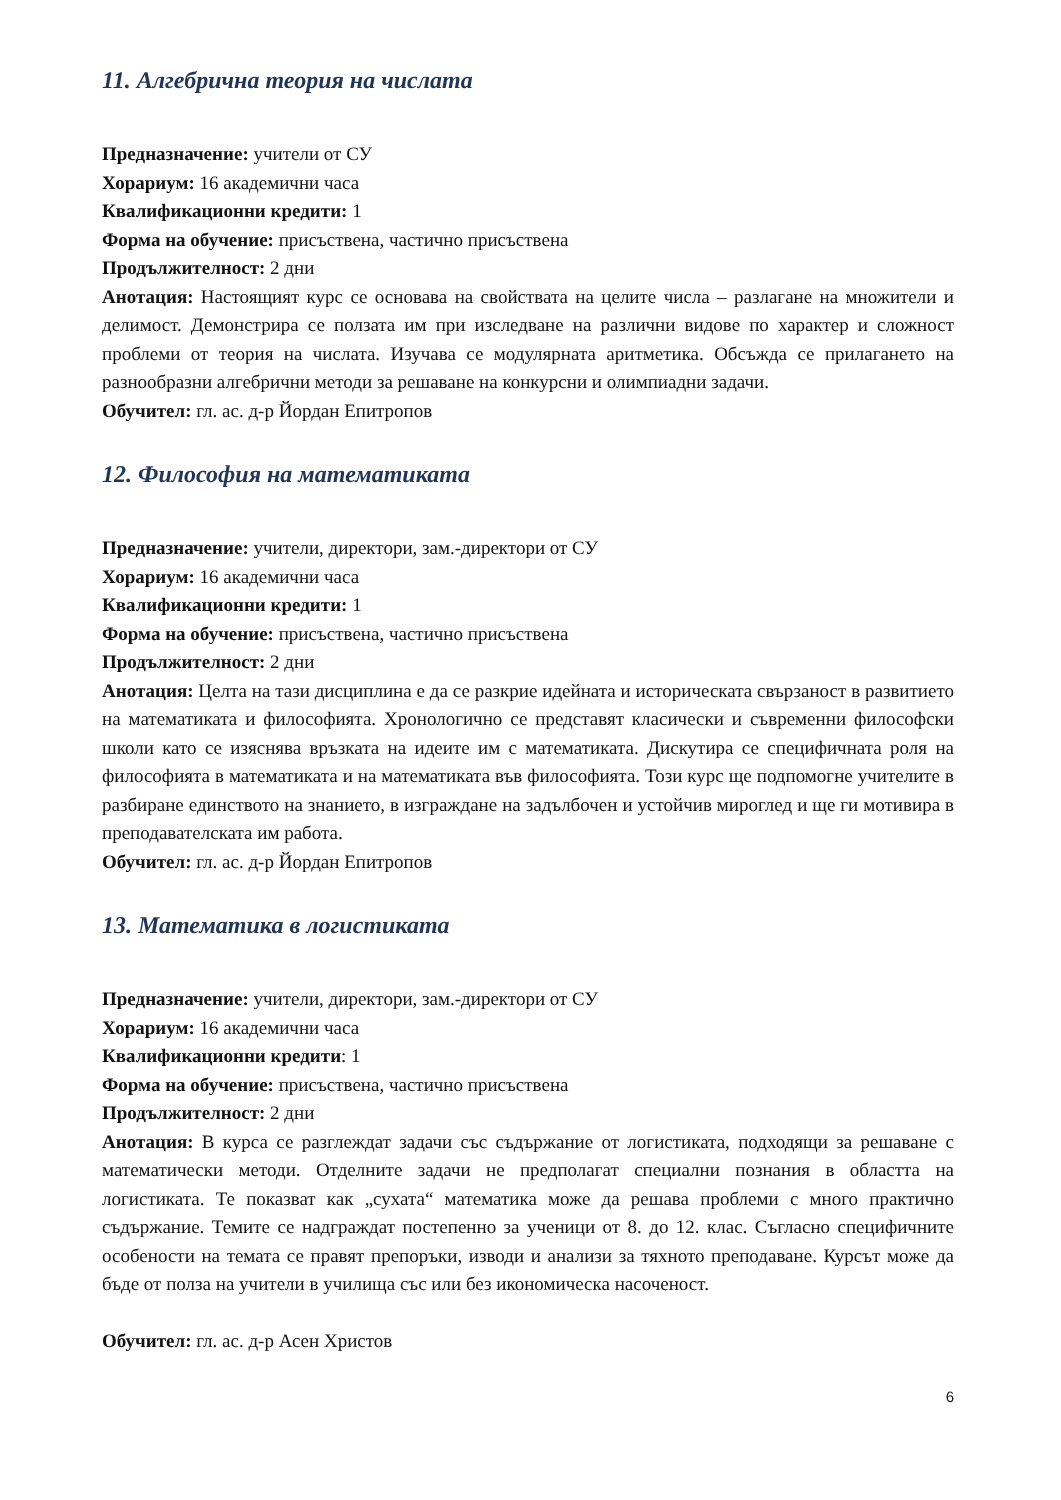11. Алгебрична теория на числата
Предназначение: учители от СУ
Хорариум: 16 академични часа
Квалификационни кредити: 1
Форма на обучение: присъствена, частично присъствена
Продължителност: 2 дни
Анотация: Настоящият курс се основава на свойствата на целите числа – разлагане на множители и делимост. Демонстрира се ползата им при изследване на различни видове по характер и сложност проблеми от теория на числата. Изучава се модулярната аритметика. Обсъжда се прилагането на разнообразни алгебрични методи за решаване на конкурсни и олимпиадни задачи.
Обучител: гл. ас. д-р Йордан Епитропов
12. Философия на математиката
Предназначение: учители, директори, зам.-директори от СУ
Хорариум: 16 академични часа
Квалификационни кредити: 1
Форма на обучение: присъствена, частично присъствена
Продължителност: 2 дни
Анотация: Целта на тази дисциплина е да се разкрие идейната и историческата свързаност в развитието на математиката и философията. Хронологично се представят класически и съвременни философски школи като се изяснява връзката на идеите им с математиката. Дискутира се специфичната роля на философията в математиката и на математиката във философията. Този курс ще подпомогне учителите в разбиране единството на знанието, в изграждане на задълбочен и устойчив мироглед и ще ги мотивира в преподавателската им работа.
Обучител: гл. ас. д-р Йордан Епитропов
13. Математика в логистиката
Предназначение: учители, директори, зам.-директори от СУ
Хорариум: 16 академични часа
Квалификационни кредити: 1
Форма на обучение: присъствена, частично присъствена
Продължителност: 2 дни
Анотация: В курса се разглеждат задачи със съдържание от логистиката, подходящи за решаване с математически методи. Отделните задачи не предполагат специални познания в областта на логистиката. Те показват как „сухата“ математика може да решава проблеми с много практично съдържание. Темите се надграждат постепенно за ученици от 8. до 12. клас. Съгласно специфичните особености на темата се правят препоръки, изводи и анализи за тяхното преподаване. Курсът може да бъде от полза на учители в училища със или без икономическа насоченост.
Обучител: гл. ас. д-р Асен Христов
6